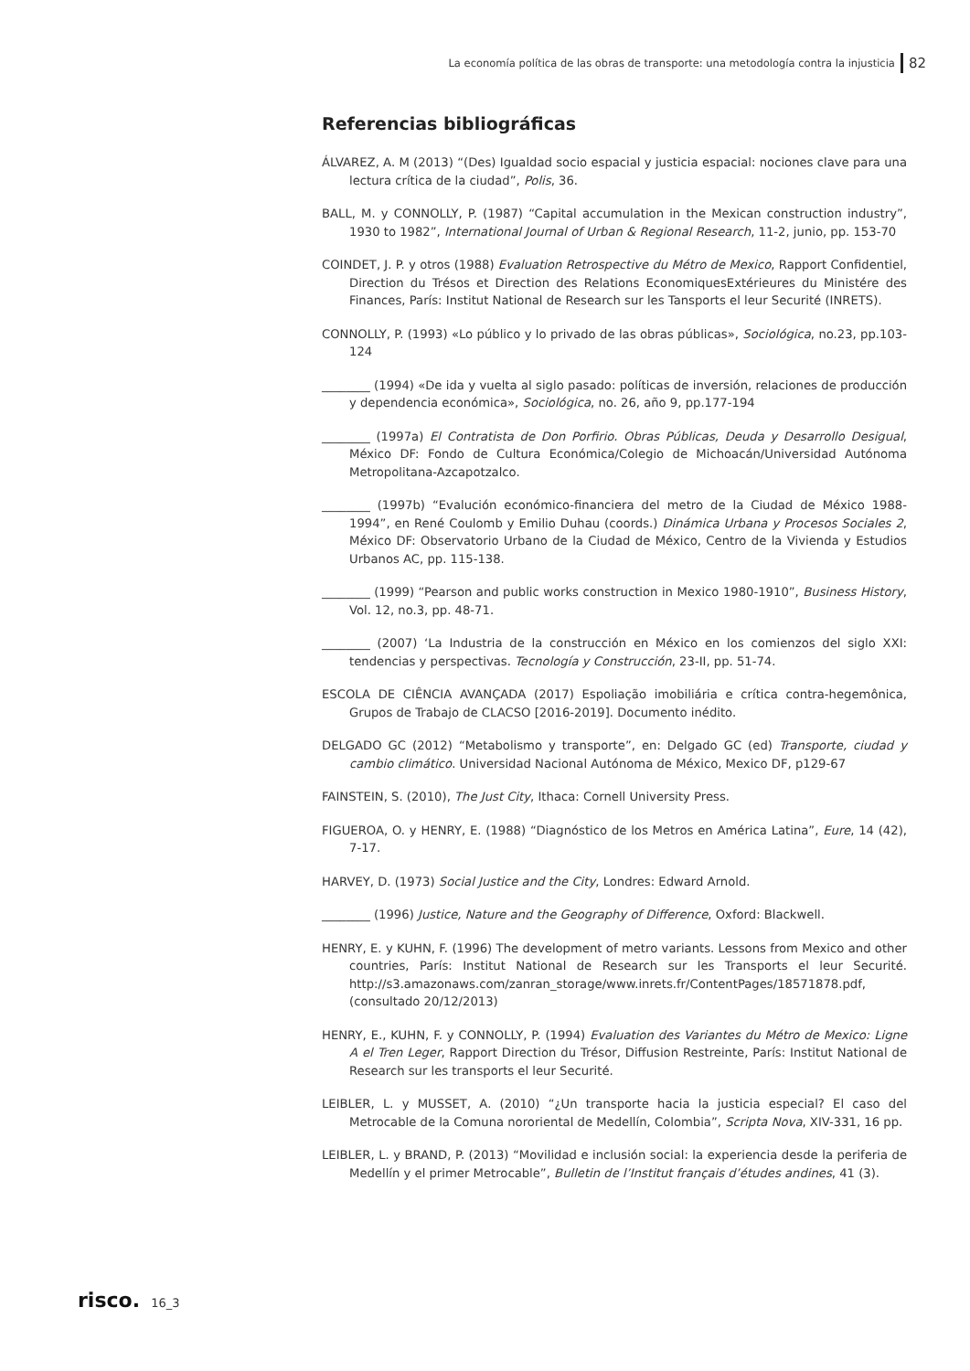La economía política de las obras de transporte: una metodología contra la injusticia 82
Referencias bibliográficas
ÁLVAREZ, A. M (2013) “(Des) Igualdad socio espacial y justicia espacial: nociones clave para una lectura crítica de la ciudad”, Polis, 36.
BALL, M. y CONNOLLY, P. (1987) “Capital accumulation in the Mexican construction industry”, 1930 to 1982”, International Journal of Urban & Regional Research, 11-2, junio, pp. 153-70
COINDET, J. P. y otros (1988) Evaluation Retrospective du Métro de Mexico, Rapport Confidentiel, Direction du Trésos et Direction des Relations EconomiquesExtérieures du Ministére des Finances, París: Institut National de Research sur les Tansports el leur Securité (INRETS).
CONNOLLY, P. (1993) «Lo público y lo privado de las obras públicas», Sociológica, no.23, pp.103-124
________ (1994) «De ida y vuelta al siglo pasado: políticas de inversión, relaciones de producción y dependencia económica», Sociológica, no. 26, año 9, pp.177-194
________ (1997a) El Contratista de Don Porfirio. Obras Públicas, Deuda y Desarrollo Desigual, México DF: Fondo de Cultura Económica/Colegio de Michoacán/Universidad Autónoma Metropolitana-Azcapotzalco.
________ (1997b) “Evalución económico-financiera del metro de la Ciudad de México 1988-1994”, en René Coulomb y Emilio Duhau (coords.) Dinámica Urbana y Procesos Sociales 2, México DF: Observatorio Urbano de la Ciudad de México, Centro de la Vivienda y Estudios Urbanos AC, pp. 115-138.
________ (1999) “Pearson and public works construction in Mexico 1980-1910”, Business History, Vol. 12, no.3, pp. 48-71.
________ (2007) ‘La Industria de la construcción en México en los comienzos del siglo XXI: tendencias y perspectivas. Tecnología y Construcción, 23-II, pp. 51-74.
ESCOLA DE CIÊNCIA AVANÇADA (2017) Espoliação imobiliária e crítica contra-hegemônica, Grupos de Trabajo de CLACSO [2016-2019]. Documento inédito.
DELGADO GC (2012) “Metabolismo y transporte”, en: Delgado GC (ed) Transporte, ciudad y cambio climático. Universidad Nacional Autónoma de México, Mexico DF, p129-67
FAINSTEIN, S. (2010), The Just City, Ithaca: Cornell University Press.
FIGUEROA, O. y HENRY, E. (1988) “Diagnóstico de los Metros en América Latina”, Eure, 14 (42), 7-17.
HARVEY, D. (1973) Social Justice and the City, Londres: Edward Arnold.
________ (1996) Justice, Nature and the Geography of Difference, Oxford: Blackwell.
HENRY, E. y KUHN, F. (1996) The development of metro variants. Lessons from Mexico and other countries, París: Institut National de Research sur les Transports el leur Securité. http://s3.amazonaws.com/zanran_storage/www.inrets.fr/ContentPages/18571878.pdf, (consultado 20/12/2013)
HENRY, E., KUHN, F. y CONNOLLY, P. (1994) Evaluation des Variantes du Métro de Mexico: Ligne A el Tren Leger, Rapport Direction du Trésor, Diffusion Restreinte, París: Institut National de Research sur les transports el leur Securité.
LEIBLER, L. y MUSSET, A. (2010) “¿Un transporte hacia la justicia especial? El caso del Metrocable de la Comuna nororiental de Medellín, Colombia”, Scripta Nova, XIV-331, 16 pp.
LEIBLER, L. y BRAND, P. (2013) “Movilidad e inclusión social: la experiencia desde la periferia de Medellín y el primer Metrocable”, Bulletin de l’Institut français d’études andines, 41 (3).
risco. 16_3